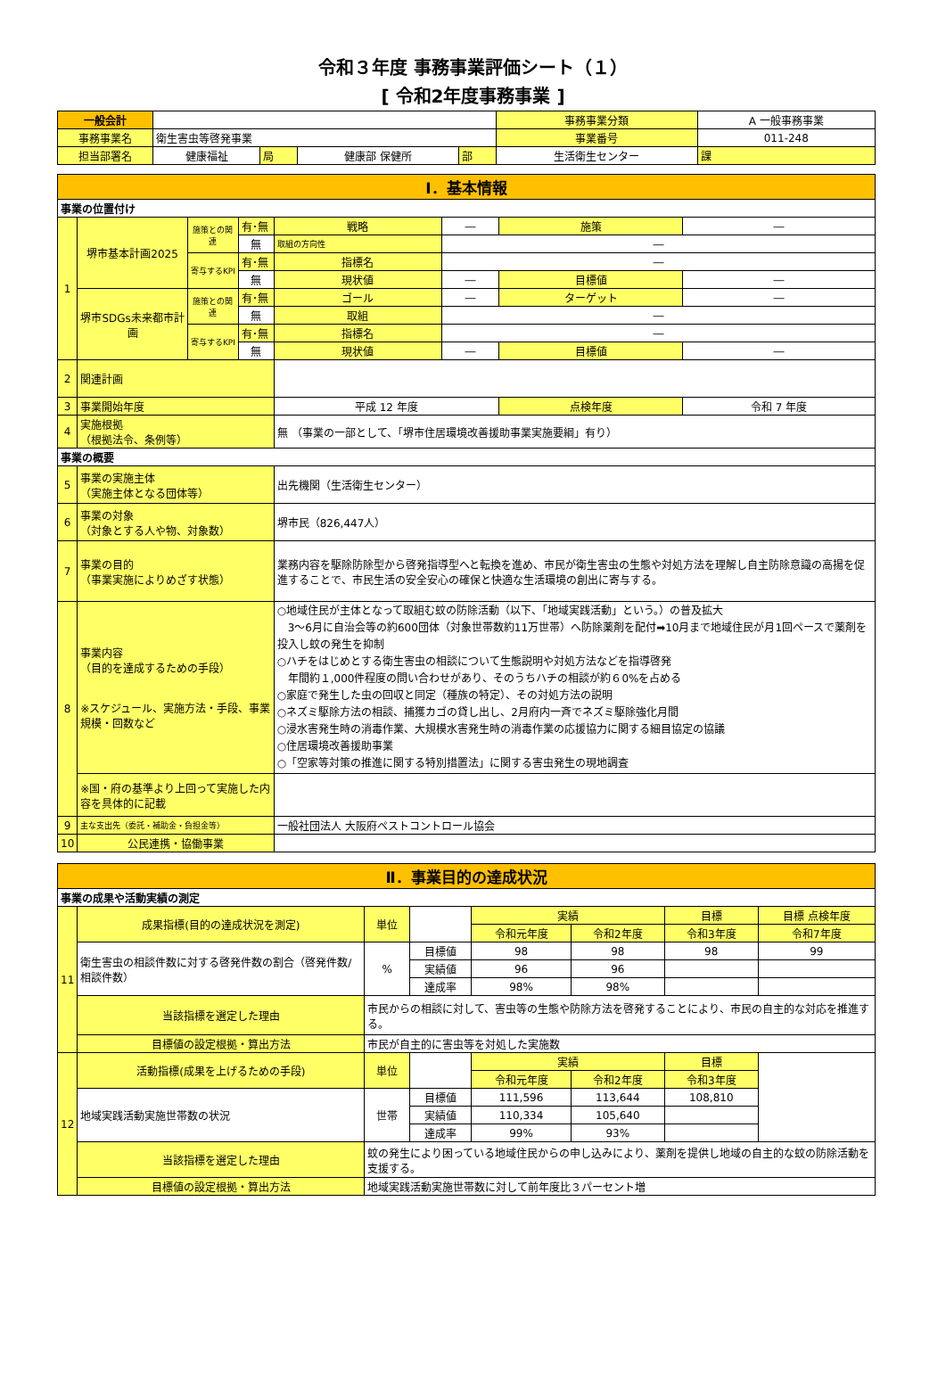令和３年度 事務事業評価シート（１）
[ 令和2年度事務事業 ]
| 一般会計 | | | | | 事務事業分類 | A 一般事務事業 | |
| 事務事業名 | 衛生害虫等啓発事業 | | | | 事業番号 | 011-248 | |
| 担当部署名 | 健康福祉 | 局 | 健康部 保健所 | 部 | 生活衛生センター | | 課 |
| Ⅰ．基本情報 | | | | | | | |
| 事業の位置付け | | | | | | | |
| 1 | 堺市基本計画2025 | 施策との関連 | 有･無 | 戦略 | ― | 施策 | ― |
| | | | 無 | 取組の方向性 | ― | | |
| | | 寄与するKPI | 有･無 | 指標名 | ― | | |
| | | | 無 | 現状値 | ― | 目標値 | ― |
| | 堺市SDGs未来都市計画 | 施策との関連 | 有･無 | ゴール | ― | ターゲット | ― |
| | | | 無 | 取組 | ― | | |
| | | 寄与するKPI | 有･無 | 指標名 | ― | | |
| | | | 無 | 現状値 | ― | 目標値 | ― |
| 2 | 関連計画 | | | | | | |
| 3 | 事業開始年度 | | | 平成 12 年度 | | 点検年度 | 令和 7 年度 |
| 4 | 実施根拠 （根拠法令、条例等） | | | 無 （事業の一部として、「堺市住居環境改善援助事業実施要綱」有り） | | | |
| 事業の概要 | | | | | | | |
| 5 | 事業の実施主体 （実施主体となる団体等） | | | 出先機関（生活衛生センター） | | | |
| 6 | 事業の対象 （対象とする人や物、対象数） | | | 堺市民（826,447人） | | | |
| 7 | 事業の目的 （事業実施によりめざす状態） | | | 業務内容を駆除防除型から啓発指導型へと転換を進め、市民が衛生害虫の生態や対処方法を理解し自主防除意識の高揚を促進することで、市民生活の安全安心の確保と快適な生活環境の創出に寄与する。 | | | |
| 8 | 事業内容 （目的を達成するための手段） ※スケジュール、実施方法・手段、事業規模・回数など | | | ○地域住民が主体となって取組む蚊の防除活動（以下、「地域実践活動」という。）の普及拡大 3～6月に自治会等の約600団体（対象世帯数約11万世帯）へ防除薬剤を配付➡10月まで地域住民が月1回ペースで薬剤を投入し蚊の発生を抑制 ○ハチをはじめとする衛生害虫の相談について生態説明や対処方法などを指導啓発 年間約１,000件程度の問い合わせがあり、そのうちハチの相談が約６0%を占める ○家庭で発生した虫の回収と同定（種族の特定）、その対処方法の説明 ○ネズミ駆除方法の相談、捕獲カゴの貸し出し、2月府内一斉でネズミ駆除強化月間 ○浸水害発生時の消毒作業、大規模水害発生時の消毒作業の応援協力に関する細目協定の協議 ○住居環境改善援助事業 ○「空家等対策の推進に関する特別措置法」に関する害虫発生の現地調査 | | | |
| | ※国・府の基準より上回って実施した内容を具体的に記載 | | | | | | |
| 9 | 主な支出先（委託・補助金・負担金等） | | | 一般社団法人 大阪府ペストコントロール協会 | | | |
| 10 | 公民連携・協働事業 | | | | | | |
| Ⅱ．事業目的の達成状況 | | | | | | | |
| 事業の成果や活動実績の測定 | | | | | | | |
| 11 | 成果指標(目的の達成状況を測定) | 単位 | | 実績 | | 目標 | 目標 点検年度 |
| | | | | 令和元年度 | 令和2年度 | 令和3年度 | 令和7年度 |
| | 衛生害虫の相談件数に対する啓発件数の割合（啓発件数/相談件数） | % | 目標値 | 98 | 98 | 98 | 99 |
| | | | 実績値 | 96 | 96 | | |
| | | | 達成率 | 98% | 98% | | |
| | 当該指標を選定した理由 | 市民からの相談に対して、害虫等の生態や防除方法を啓発することにより、市民の自主的な対応を推進する。 | | | | | |
| | 目標値の設定根拠・算出方法 | 市民が自主的に害虫等を対処した実施数 | | | | | |
| 12 | 活動指標(成果を上げるための手段) | 単位 | | 実績 | | 目標 | |
| | | | | 令和元年度 | 令和2年度 | 令和3年度 | |
| | 地域実践活動実施世帯数の状況 | 世帯 | 目標値 | 111,596 | 113,644 | 108,810 | |
| | | | 実績値 | 110,334 | 105,640 | | |
| | | | 達成率 | 99% | 93% | | |
| | 当該指標を選定した理由 | 蚊の発生により困っている地域住民からの申し込みにより、薬剤を提供し地域の自主的な蚊の防除活動を支援する。 | | | | | |
| | 目標値の設定根拠・算出方法 | 地域実践活動実施世帯数に対して前年度比３パーセント増 | | | | | |